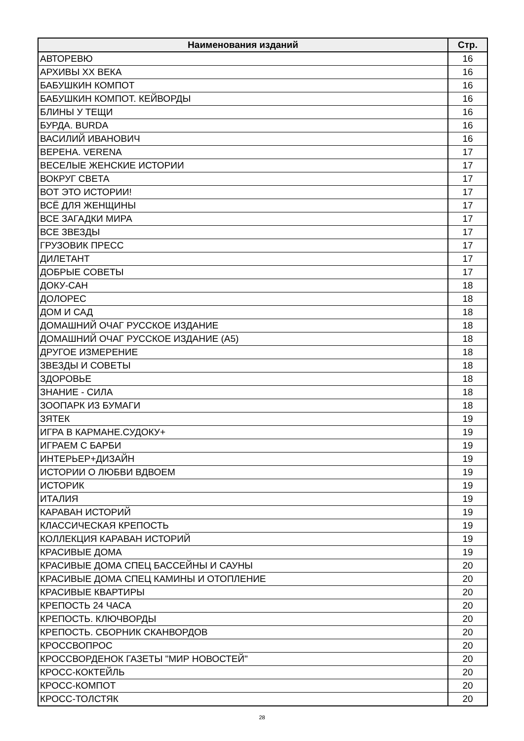| Наименования изданий | Стр. |
| --- | --- |
| АВТОРЕВЮ | 16 |
| АРХИВЫ XX ВЕКА | 16 |
| БАБУШКИН КОМПОТ | 16 |
| БАБУШКИН КОМПОТ. КЕЙВОРДЫ | 16 |
| БЛИНЫ У ТЕЩИ | 16 |
| БУРДА. BURDA | 16 |
| ВАСИЛИЙ ИВАНОВИЧ | 16 |
| ВЕРЕНА. VERENA | 17 |
| ВЕСЕЛЫЕ ЖЕНСКИЕ ИСТОРИИ | 17 |
| ВОКРУГ СВЕТА | 17 |
| ВОТ ЭТО ИСТОРИИ! | 17 |
| ВСЁ ДЛЯ ЖЕНЩИНЫ | 17 |
| ВСЕ ЗАГАДКИ МИРА | 17 |
| ВСЕ ЗВЕЗДЫ | 17 |
| ГРУЗОВИК ПРЕСС | 17 |
| ДИЛЕТАНТ | 17 |
| ДОБРЫЕ СОВЕТЫ | 17 |
| ДОКУ-САН | 18 |
| ДОЛОРЕС | 18 |
| ДОМ И САД | 18 |
| ДОМАШНИЙ ОЧАГ РУССКОЕ ИЗДАНИЕ | 18 |
| ДОМАШНИЙ ОЧАГ РУССКОЕ ИЗДАНИЕ (А5) | 18 |
| ДРУГОЕ ИЗМЕРЕНИЕ | 18 |
| ЗВЕЗДЫ И СОВЕТЫ | 18 |
| ЗДОРОВЬЕ | 18 |
| ЗНАНИЕ - СИЛА | 18 |
| ЗООПАРК ИЗ БУМАГИ | 18 |
| ЗЯТЕК | 19 |
| ИГРА В КАРМАНЕ.СУДОКУ+ | 19 |
| ИГРАЕМ С БАРБИ | 19 |
| ИНТЕРЬЕР+ДИЗАЙН | 19 |
| ИСТОРИИ О ЛЮБВИ ВДВОЕМ | 19 |
| ИСТОРИК | 19 |
| ИТАЛИЯ | 19 |
| КАРАВАН ИСТОРИЙ | 19 |
| КЛАССИЧЕСКАЯ КРЕПОСТЬ | 19 |
| КОЛЛЕКЦИЯ КАРАВАН ИСТОРИЙ | 19 |
| КРАСИВЫЕ ДОМА | 19 |
| КРАСИВЫЕ ДОМА СПЕЦ БАССЕЙНЫ И САУНЫ | 20 |
| КРАСИВЫЕ ДОМА СПЕЦ КАМИНЫ И ОТОПЛЕНИЕ | 20 |
| КРАСИВЫЕ КВАРТИРЫ | 20 |
| КРЕПОСТЬ 24 ЧАСА | 20 |
| КРЕПОСТЬ. КЛЮЧВОРДЫ | 20 |
| КРЕПОСТЬ. СБОРНИК СКАНВОРДОВ | 20 |
| КРОССВОПРОС | 20 |
| КРОССВОРДЕНОК ГАЗЕТЫ "МИР НОВОСТЕЙ" | 20 |
| КРОСС-КОКТЕЙЛЬ | 20 |
| КРОСС-КОМПОТ | 20 |
| КРОСС-ТОЛСТЯК | 20 |
28